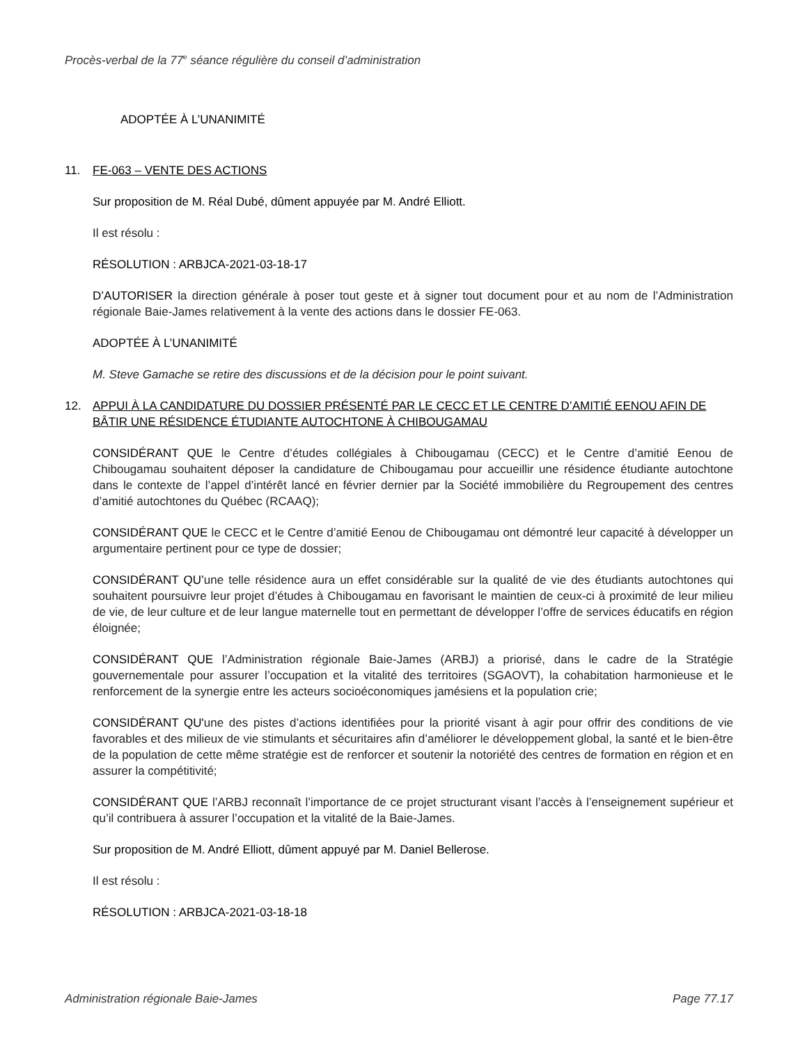Procès-verbal de la 77<sup>e</sup> séance régulière du conseil d’administration
ADOPTÉE À L’UNANIMITÉ
11. FE-063 – VENTE DES ACTIONS
Sur proposition de M. Réal Dubé, dûment appuyée par M. André Elliott.
Il est résolu :
RÉSOLUTION : ARBJCA-2021-03-18-17
D’AUTORISER la direction générale à poser tout geste et à signer tout document pour et au nom de l’Administration régionale Baie-James relativement à la vente des actions dans le dossier FE-063.
ADOPTÉE À L’UNANIMITÉ
M. Steve Gamache se retire des discussions et de la décision pour le point suivant.
12. APPUI À LA CANDIDATURE DU DOSSIER PRÉSENTÉ PAR LE CECC ET LE CENTRE D’AMITIÉ EENOU AFIN DE BÂTIR UNE RÉSIDENCE ÉTUDIANTE AUTOCHTONE À CHIBOUGAMAU
CONSIDÉRANT QUE le Centre d’études collégiales à Chibougamau (CECC) et le Centre d’amitié Eenou de Chibougamau souhaitent déposer la candidature de Chibougamau pour accueillir une résidence étudiante autochtone dans le contexte de l’appel d’intérêt lancé en février dernier par la Société immobilière du Regroupement des centres d’amitié autochtones du Québec (RCAAQ);
CONSIDÉRANT QUE le CECC et le Centre d’amitié Eenou de Chibougamau ont démontré leur capacité à développer un argumentaire pertinent pour ce type de dossier;
CONSIDÉRANT QU’une telle résidence aura un effet considérable sur la qualité de vie des étudiants autochtones qui souhaitent poursuivre leur projet d’études à Chibougamau en favorisant le maintien de ceux-ci à proximité de leur milieu de vie, de leur culture et de leur langue maternelle tout en permettant de développer l’offre de services éducatifs en région éloignée;
CONSIDÉRANT QUE l’Administration régionale Baie-James (ARBJ) a priorisé, dans le cadre de la Stratégie gouvernementale pour assurer l’occupation et la vitalité des territoires (SGAOVT), la cohabitation harmonieuse et le renforcement de la synergie entre les acteurs socioéconomiques jamésiens et la population crie;
CONSIDÉRANT QU'une des pistes d’actions identifiées pour la priorité visant à agir pour offrir des conditions de vie favorables et des milieux de vie stimulants et sécuritaires afin d’améliorer le développement global, la santé et le bien-être de la population de cette même stratégie est de renforcer et soutenir la notoriété des centres de formation en région et en assurer la compétitivité;
CONSIDÉRANT QUE l’ARBJ reconnaît l’importance de ce projet structurant visant l’accès à l’enseignement supérieur et qu’il contribuera à assurer l’occupation et la vitalité de la Baie-James.
Sur proposition de M. André Elliott, dûment appuyé par M. Daniel Bellerose.
Il est résolu :
RÉSOLUTION : ARBJCA-2021-03-18-18
Administration régionale Baie-James Page 77.17